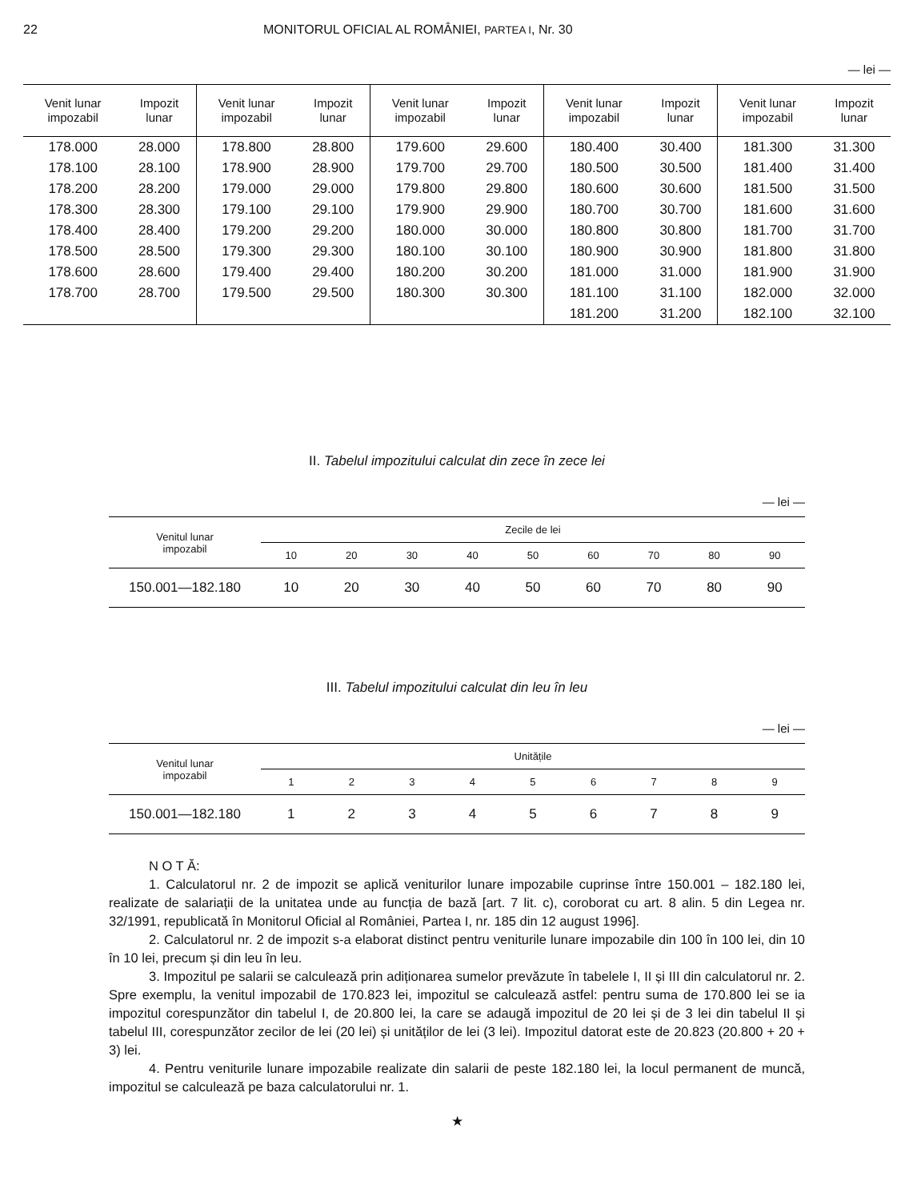22 MONITORUL OFICIAL AL ROMÂNIEI, PARTEA I, Nr. 30
— lei —
| Venit lunar impozabil | Impozit lunar | Venit lunar impozabil | Impozit lunar | Venit lunar impozabil | Impozit lunar | Venit lunar impozabil | Impozit lunar | Venit lunar impozabil | Impozit lunar |
| --- | --- | --- | --- | --- | --- | --- | --- | --- | --- |
| 178.000 | 28.000 | 178.800 | 28.800 | 179.600 | 29.600 | 180.400 | 30.400 | 181.300 | 31.300 |
| 178.100 | 28.100 | 178.900 | 28.900 | 179.700 | 29.700 | 180.500 | 30.500 | 181.400 | 31.400 |
| 178.200 | 28.200 | 179.000 | 29.000 | 179.800 | 29.800 | 180.600 | 30.600 | 181.500 | 31.500 |
| 178.300 | 28.300 | 179.100 | 29.100 | 179.900 | 29.900 | 180.700 | 30.700 | 181.600 | 31.600 |
| 178.400 | 28.400 | 179.200 | 29.200 | 180.000 | 30.000 | 180.800 | 30.800 | 181.700 | 31.700 |
| 178.500 | 28.500 | 179.300 | 29.300 | 180.100 | 30.100 | 180.900 | 30.900 | 181.800 | 31.800 |
| 178.600 | 28.600 | 179.400 | 29.400 | 180.200 | 30.200 | 181.000 | 31.000 | 181.900 | 31.900 |
| 178.700 | 28.700 | 179.500 | 29.500 | 180.300 | 30.300 | 181.100 | 31.100 | 182.000 | 32.000 |
| | | | | | | 181.200 | 31.200 | 182.100 | 32.100 |
II. Tabelul impozitului calculat din zece în zece lei
— lei —
| Venitul lunar impozabil | Zecile de lei | | | | | | | | |
| --- | --- | --- | --- | --- | --- | --- | --- | --- | --- |
| | 10 | 20 | 30 | 40 | 50 | 60 | 70 | 80 | 90 |
| 150.001—182.180 | 10 | 20 | 30 | 40 | 50 | 60 | 70 | 80 | 90 |
III. Tabelul impozitului calculat din leu în leu
— lei —
| Venitul lunar impozabil | Unitățile | | | | | | | | |
| --- | --- | --- | --- | --- | --- | --- | --- | --- | --- |
| | 1 | 2 | 3 | 4 | 5 | 6 | 7 | 8 | 9 |
| 150.001—182.180 | 1 | 2 | 3 | 4 | 5 | 6 | 7 | 8 | 9 |
N O T Ă:
1. Calculatorul nr. 2 de impozit se aplică veniturilor lunare impozabile cuprinse între 150.001 – 182.180 lei, realizate de salariații de la unitatea unde au funcția de bază [art. 7 lit. c), coroborat cu art. 8 alin. 5 din Legea nr. 32/1991, republicată în Monitorul Oficial al României, Partea I, nr. 185 din 12 august 1996].
2. Calculatorul nr. 2 de impozit s-a elaborat distinct pentru veniturile lunare impozabile din 100 în 100 lei, din 10 în 10 lei, precum și din leu în leu.
3. Impozitul pe salarii se calculează prin adiționarea sumelor prevăzute în tabelele I, II și III din calculatorul nr. 2. Spre exemplu, la venitul impozabil de 170.823 lei, impozitul se calculează astfel: pentru suma de 170.800 lei se ia impozitul corespunzător din tabelul I, de 20.800 lei, la care se adaugă impozitul de 20 lei și de 3 lei din tabelul II și tabelul III, corespunzător zecilor de lei (20 lei) și unităților de lei (3 lei). Impozitul datorat este de 20.823 (20.800 + 20 + 3) lei.
4. Pentru veniturile lunare impozabile realizate din salarii de peste 182.180 lei, la locul permanent de muncă, impozitul se calculează pe baza calculatorului nr. 1.
★